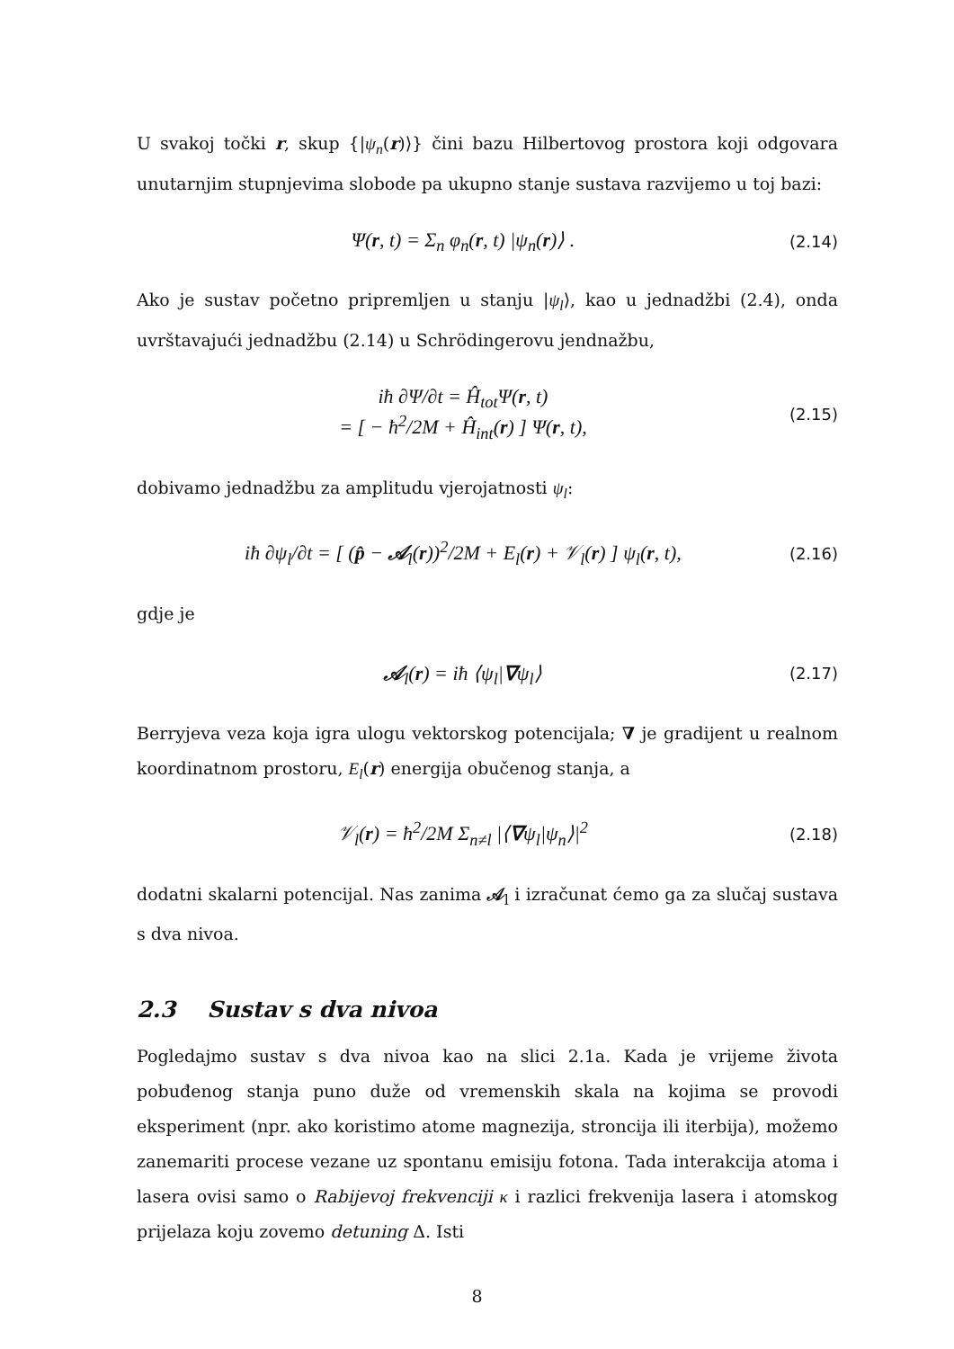U svakoj točki r, skup {|ψ<sub>n</sub>(r)⟩} čini bazu Hilbertovog prostora koji odgovara unutarnjim stupnjevima slobode pa ukupno stanje sustava razvijemo u toj bazi:
Ψ(r, t) = Σ<sub>n</sub> φ<sub>n</sub>(r, t) |ψ<sub>n</sub>(r)⟩ . (2.14)
Ako je sustav početno pripremljen u stanju |ψ<sub>l</sub>⟩, kao u jednadžbi (2.4), onda uvrštavajući jednadžbu (2.14) u Schrödingerovu jendnažbu,
iħ ∂Ψ/∂t = Ĥ<sub>tot</sub>Ψ(r, t)
= [ − ħ<sup>2</sup>/2M + Ĥ<sub>int</sub>(r) ] Ψ(r, t), (2.15)
dobivamo jednadžbu za amplitudu vjerojatnosti ψ<sub>l</sub>:
iħ ∂ψ<sub>l</sub>/∂t = [ (p̂ − 𝒜<sub>l</sub>(r))<sup>2</sup>/2M + E<sub>l</sub>(r) + 𝒱<sub>l</sub>(r) ] ψ<sub>l</sub>(r, t), (2.16)
gdje je
𝒜<sub>l</sub>(r) = iħ ⟨ψ<sub>l</sub>|∇ψ<sub>l</sub>⟩ (2.17)
Berryjeva veza koja igra ulogu vektorskog potencijala; ∇ je gradijent u realnom koordinatnom prostoru, E<sub>l</sub>(r) energija obučenog stanja, a
𝒱<sub>l</sub>(r) = ħ<sup>2</sup>/2M Σ<sub>n≠l</sub> |⟨∇ψ<sub>l</sub>|ψ<sub>n</sub>⟩|<sup>2</sup> (2.18)
dodatni skalarni potencijal. Nas zanima 𝒜<sub>l</sub> i izračunat ćemo ga za slučaj sustava s dva nivoa.
2.3 Sustav s dva nivoa
Pogledajmo sustav s dva nivoa kao na slici 2.1a. Kada je vrijeme života pobuđenog stanja puno duže od vremenskih skala na kojima se provodi eksperiment (npr. ako koristimo atome magnezija, stroncija ili iterbija), možemo zanemariti procese vezane uz spontanu emisiju fotona. Tada interakcija atoma i lasera ovisi samo o Rabijevoj frekvenciji κ i razlici frekvenija lasera i atomskog prijelaza koju zovemo detuning Δ. Isti
8